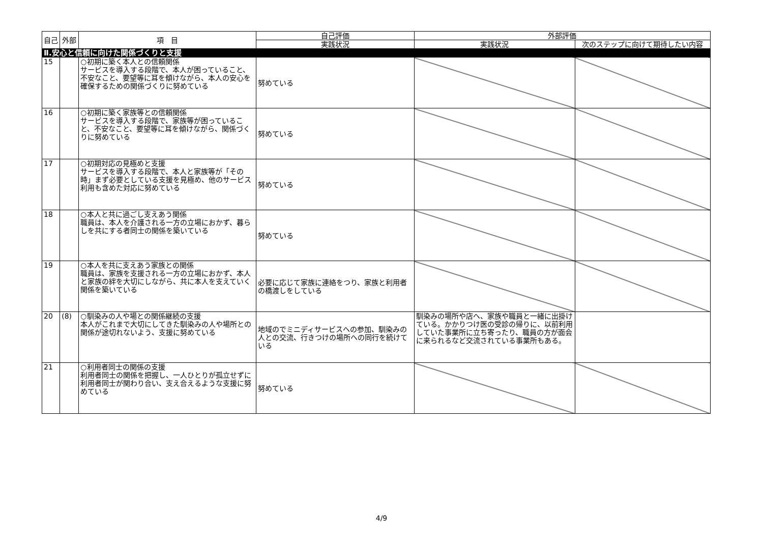| 自己 | 外部 | 項 目 | 自己評価 | 外部評価 | |
| --- | --- | --- | --- | --- | --- |
| | | | 実践状況 | 実践状況 | 次のステップに向けて期待したい内容 |
| Ⅱ.安心と信頼に向けた関係づくりと支援 | | | | | |
| 15 | | ○初期に築く本人との信頼関係 サービスを導入する段階で、本人が困っていること、不安なこと、要望等に耳を傾けながら、本人の安心を確保するための関係づくりに努めている | 努めている | | |
| 16 | | ○初期に築く家族等との信頼関係 サービスを導入する段階で、家族等が困っていること、不安なこと、要望等に耳を傾けながら、関係づくりに努めている | 努めている | | |
| 17 | | ○初期対応の見極めと支援 サービスを導入する段階で、本人と家族等が「その時」まず必要としている支援を見極め、他のサービス利用も含めた対応に努めている | 努めている | | |
| 18 | | ○本人と共に過ごし支えあう関係 職員は、本人を介護される一方の立場におかず、暮らしを共にする者同士の関係を築いている | 努めている | | |
| 19 | | ○本人を共に支えあう家族との関係 職員は、家族を支援される一方の立場におかず、本人と家族の絆を大切にしながら、共に本人を支えていく関係を築いている | 必要に応じて家族に連絡をつり、家族と利用者の橋渡しをしている | | |
| 20 | (8) | ○馴染みの人や場との関係継続の支援 本人がこれまで大切にしてきた馴染みの人や場所との関係が途切れないよう、支援に努めている | 地域のでミニディサービスへの参加、馴染みの人との交流、行きつけの場所への同行を続けている | 馴染みの場所や店へ、家族や職員と一緒に出掛けている。かかりつけ医の受診の帰りに、以前利用していた事業所に立ち寄ったり、職員の方が面会に来られるなど交流されている事業所もある。 | |
| 21 | | ○利用者同士の関係の支援 利用者同士の関係を把握し、一人ひとりが孤立せずに利用者同士が関わり合い、支え合えるような支援に努めている | 努めている | | |
4/9